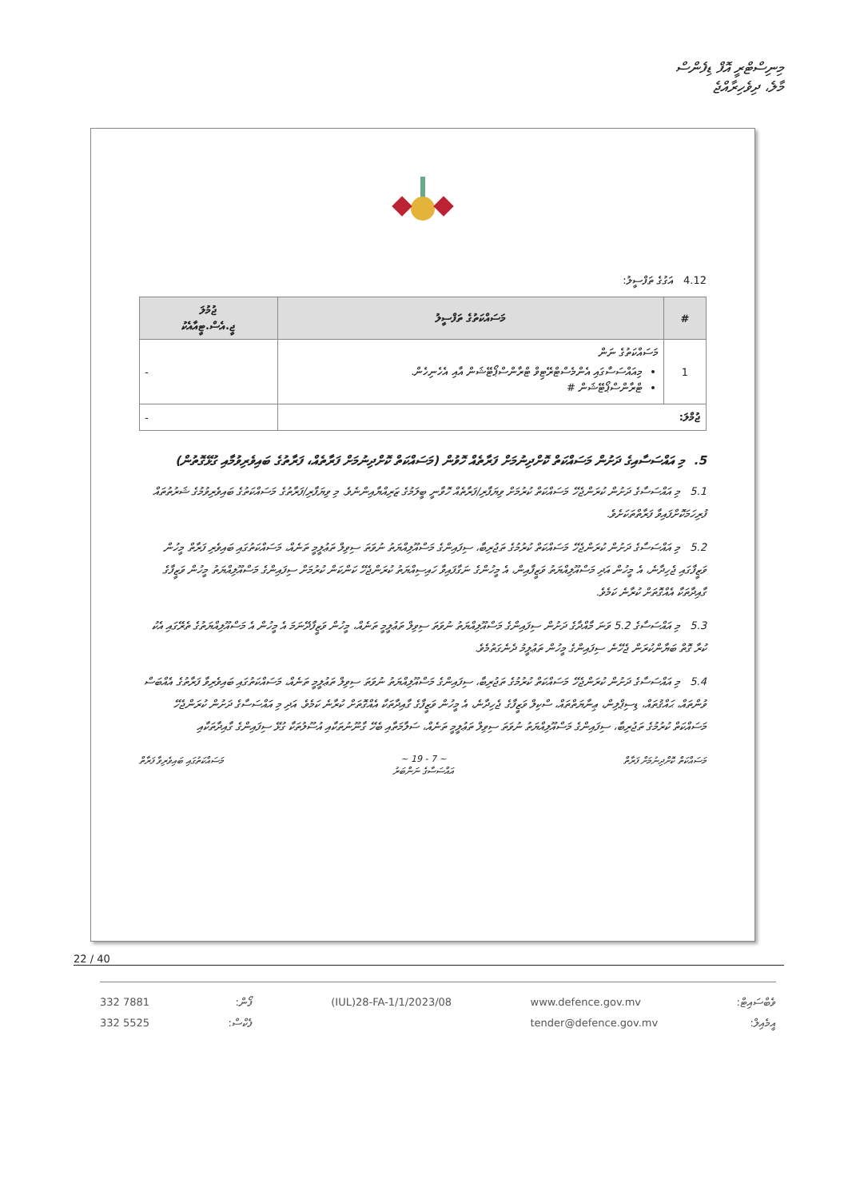މިނިސްޓްރީ އޮފް ޑިފެންސް
މާލެ، ދިވެހިރާއްޖެ
4.12 އަގުގެ ތަފްސީލު:
| # | މަސައްކަތުގެ ތަފްސީލު | ޖުމުލަ ޖީ.އެސް.ޓީއާއެކު |
| --- | --- | --- |
| 1 | މަސައްކަތުގެ ނަން މިއައްސަސާގައި އެންމެސްޓްރޭޓިވް ޓްރާންސްޕޯޓޭޝަން އާއި އެހެނިހެން. ޓްރާންސްޕޯޓޭޝަން # | - |
| ޖުމްލަ: | | - |
5. މި އައްސަސާއިގެ ދަށުން މަސައްކަތް ކޮށްދިނުމަށް ފަރާތެއް ހޮވުން (މަސައްކަތް ކޮށްދިނުމަށް ފަރާތެއް، ފަރާތުގެ ބައިވެރިވުމާއި ގުޅޭގޮތުން)
5.1 މި އައްސަސާގެ ދަށުން ކުރަންޖެހޭ މަސައްކަތް ކުރުމަށް ވިޔަފާރި/ފަރާތެއް ހޮވާނީ ބީލަމުގެ ޒަރިއްޔާއިންނެވެ. މި ވިޔަފާރި/ފަރާތުގެ މަސައްކަތުގެ ބައިވެރިވުމުގެ ޝަރުތުތައް ފުރިހަމަކޮށްފައިވާ ފަރާތްތަކަށެވެ.
5.2 މި އައްސަސާގެ ދަށުން ކުރަންޖެހޭ މަސައްކަތް ކުރުމުގެ ތަޖުރިބާ، ސިފައިންގެ މަސްއޫލިއްޔަތު ނުވަތަ ސިވިލް ތަޢުލީމީ ތަނެއް، މަސައްކަތުގައި ބައިވެރި ފަރާތް މީހުން ވަޒީފާގައި ޖެހިދާނެ، އެ މީހުން އަދި މަސްއޫލިއްޔަތު ވަޒީފާއިން، އެ މީހުންގެ ނަގާފައިވާ ހައިސިއްޔަތު ކުރަންޖެހޭ ކަންކަން ކުރުމަށް ސިފައިންގެ މަސްއޫލިއްޔަތު މީހުން ވަޒީފާގެ ގާއިދާތަކާ އެއްގޮތަށް ކުރާނެ ކަމެވެ.
5.3 މި އައްސަސާގެ 5.2 ވަނަ މާއްދާގެ ދަށުން ސިފައިންގެ މަސްއޫލިއްޔަތު ނުވަތަ ސިވިލް ތަޢުލީމީ ތަނެއް، މީހުން ވަޒީފާދޭނަމަ އެ މީހުން އެ މަސްއޫލިއްޔަތުގެ ތެރޭގައި އެކު ކުރާ ގޮތް ބަޔާންކުރަން ޖެހޭނެ ސިފައިންގެ މީހުން ތަޢުލީމު ދެނެގަތުމެވެ.
5.4 މި އައްސަސާގެ ދަށުން ކުރަންޖެހޭ މަސައްކަތް ކުރުމުގެ ތަޖުރިބާ، ސިފައިންގެ މަސްއޫލިއްޔަތު ނުވަތަ ސިވިލް ތަޢުލީމީ ތަނެއް، މަސައްކަތުގައި ބައިވެރިވާ ފަރާތުގެ އެއްބަސް ވުންތައް، ޙައްޤުތައް، ޑިސިޕްލިން، ޢިނާޔަތްތައް، ސްކިލް ވަޒީފާގެ ޖެހިދާނެ، އެ މީހުން ވަޒީފާގެ ގާއިދާތަކާ އެއްގޮތަށް ކުރާނެ ކަމެވެ. އަދި މި އައްސަސާގެ ދަށުން ކުރަންޖެހޭ މަސައްކަތް ކުރުމުގެ ތަޖުރިބާ، ސިފައިންގެ މަސްއޫލިއްޔަތު ނުވަތަ ސިވިލް ތަޢުލީމީ ތަނެއް، ސަލާމަތާއި ބެހޭ ގާނޫނުތަކާއި އުސޫލުތަކާ ގުޅޭ ސިފައިންގެ ގާއިދާތަކާއި
މަސައްކަތް ކޮށްދިނުމަށް ފަރާތް ~ 7 - 19 ~
އައްސަސާގެ ނަންބަރު މަސައްކަތުގައި ބައިވެރިވާ ފަރާތް
22 / 40
332 7881
332 5525
ފޯން:
ފެކްސް:
(IUL)28-FA-1/1/2023/08 www.defence.gov.mv
tender@defence.gov.mv
ވެބްސައިޓް:
އީމެއިލް: